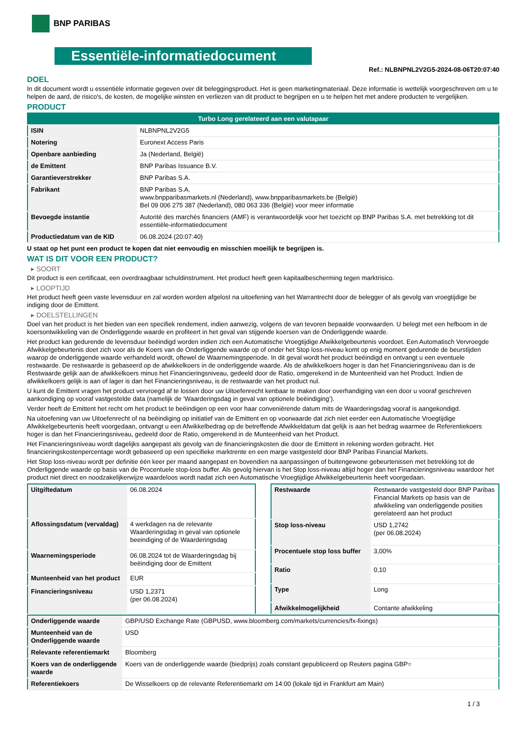BNP PARIBAS
Essentiële-informatiedocument
Ref.: NLBNPNL2V2G5-2024-08-06T20:07:40
DOEL
In dit document wordt u essentiële informatie gegeven over dit beleggingsproduct. Het is geen marketingmateriaal. Deze informatie is wettelijk voorgeschreven om u te helpen de aard, de risico's, de kosten, de mogelijke winsten en verliezen van dit product te begrijpen en u te helpen het met andere producten te vergelijken.
PRODUCT
| Turbo Long gerelateerd aan een valutapaar | |
| --- | --- |
| ISIN | NLBNPNL2V2G5 |
| Notering | Euronext Access Paris |
| Openbare aanbieding | Ja (Nederland, België) |
| de Emittent | BNP Paribas Issuance B.V. |
| Garantieverstrekker | BNP Paribas S.A. |
| Fabrikant | BNP Paribas S.A. www.bnpparibasmarkets.nl (Nederland), www.bnpparibasmarkets.be (België) Bel 09 006 275 387 (Nederland), 080 063 336 (België) voor meer informatie |
| Bevoegde instantie | Autorité des marchés financiers (AMF) is verantwoordelijk voor het toezicht op BNP Paribas S.A. met betrekking tot dit essentiële-informatiedocument |
| Productiedatum van de KID | 06.08.2024 (20:07:40) |
U staat op het punt een product te kopen dat niet eenvoudig en misschien moeilijk te begrijpen is.
WAT IS DIT VOOR EEN PRODUCT?
▸ SOORT
Dit product is een certificaat, een overdraagbaar schuldinstrument. Het product heeft geen kapitaalbescherming tegen marktrisico.
▸ LOOPTIJD
Het product heeft geen vaste levensduur en zal worden worden afgelost na uitoefening van het Warrantrecht door de belegger of als gevolg van vroegtijdige be indiging door de Emittent.
▸ DOELSTELLINGEN
Doel van het product is het bieden van een specifiek rendement, indien aanwezig, volgens de van tevoren bepaalde voorwaarden. U belegt met een hefboom in de koersontwikkeling van de Onderliggende waarde en profiteert in het geval van stijgende koersen van de Onderliggende waarde.
Het product kan gedurende de levensduur beëindigd worden indien zich een Automatische Vroegtijdige Afwikkelgebeurtenis voordoet. Een Automatisch Vervroegde Afwikkelgebeurtenis doet zich voor als de Koers van de Onderliggende waarde op of onder het Stop loss-niveau komt op enig moment gedurende de beurstijden waarop de onderliggende waarde verhandeld wordt, oftewel de Waarnemingsperiode. In dit geval wordt het product beëindigd en ontvangt u een eventuele restwaarde. De restwaarde is gebaseerd op de afwikkelkoers in de onderliggende waarde. Als de afwikkelkoers hoger is dan het Financieringsniveau dan is de Restwaarde gelijk aan de afwikkelkoers minus het Financieringsniveau, gedeeld door de Ratio, omgerekend in de Munteenheid van het Product. Indien de afwikkelkoers gelijk is aan of lager is dan het Financieringsniveau, is de restwaarde van het product nul.
U kunt de Emittent vragen het product vervroegd af te lossen door uw Uitoefenrecht kenbaar te maken door overhandiging van een door u vooraf geschreven aankondiging op vooraf vastgestelde data (namelijk de ‘Waarderingsdag in geval van optionele beëindiging’).
Verder heeft de Emittent het recht om het product te beëindigen op een voor haar conveniërende datum mits de Waarderingsdag vooraf is aangekondigd.
Na uitoefening van uw Uitoefenrecht of na beëindiging op initiatief van de Emittent en op voorwaarde dat zich niet eerder een Automatische Vroegtijdige Afwikkelgebeurtenis heeft voorgedaan, ontvangt u een Afwikkelbedrag op de betreffende Afwikkeldatum dat gelijk is aan het bedrag waarmee de Referentiekoers hoger is dan het Financieringsniveau, gedeeld door de Ratio, omgerekend in de Munteenheid van het Product.
Het Financieringsniveau wordt dagelijks aangepast als gevolg van de financieringskosten die door de Emittent in rekening worden gebracht. Het financieringskostenpercentage wordt gebaseerd op een specifieke marktrente en een marge vastgesteld door BNP Paribas Financial Markets.
Het Stop loss-niveau wordt per definitie één keer per maand aangepast en bovendien na aanpassingen of buitengewone gebeurtenissen met betrekking tot de Onderliggende waarde op basis van de Procentuele stop-loss buffer. Als gevolg hiervan is het Stop loss-niveau altijd hoger dan het Financieringsniveau waardoor het product niet direct en noodzakelijkerwijze waardeloos wordt nadat zich een Automatische Vroegtijdige Afwikkelgebeurtenis heeft voorgedaan.
| Uitgiftedatum | 06.08.2024 |
| Aflossingsdatum (vervaldag) | 4 werkdagen na de relevante Waarderingsdag in geval van optionele beeindiging of de Waarderingsdag |
| Waarnemingsperiode | 06.08.2024 tot de Waarderingsdag bij beëindiging door de Emittent |
| Munteenheid van het product | EUR |
| Financieringsniveau | USD 1,2371 (per 06.08.2024) |
| Restwaarde | Restwaarde vastgesteld door BNP Paribas Financial Markets op basis van de afwikkeling van onderliggende posities gerelateerd aan het product |
| Stop loss-niveau | USD 1,2742 (per 06.08.2024) |
| Procentuele stop loss buffer | 3,00% |
| Ratio | 0,10 |
| Type | Long |
| Afwikkelmogelijkheid | Contante afwikkeling |
| Onderliggende waarde | GBP/USD Exchange Rate (GBPUSD, www.bloomberg.com/markets/currencies/fx-fixings) |
| Munteenheid van de Onderliggende waarde | USD |
| Relevante referentiemarkt | Bloomberg |
| Koers van de onderliggende waarde | Koers van de onderliggende waarde (biedprijs) zoals constant gepubliceerd op Reuters pagina GBP= |
| Referentiekoers | De Wisselkoers op de relevante Referentiemarkt om 14:00 (lokale tijd in Frankfurt am Main) |
1 / 3